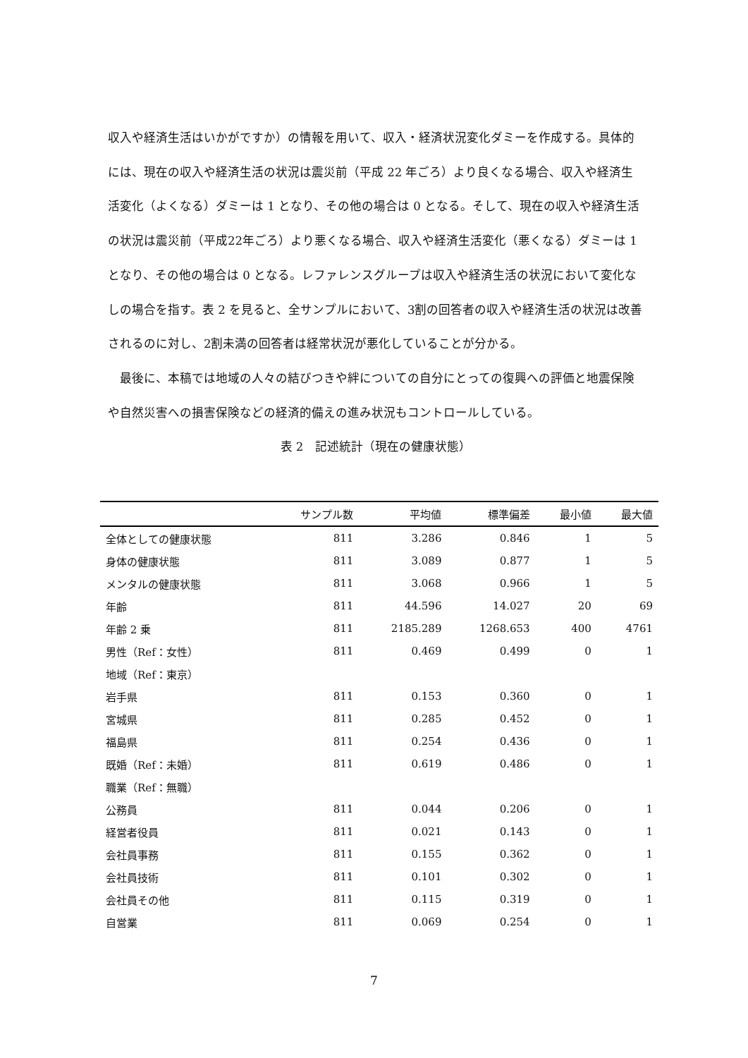収入や経済生活はいかがですか）の情報を用いて、収入・経済状況変化ダミーを作成する。具体的には、現在の収入や経済生活の状況は震災前（平成 22 年ごろ）より良くなる場合、収入や経済生活変化（よくなる）ダミーは 1 となり、その他の場合は 0 となる。そして、現在の収入や経済生活の状況は震災前（平成22年ごろ）より悪くなる場合、収入や経済生活変化（悪くなる）ダミーは 1 となり、その他の場合は 0 となる。レファレンスグループは収入や経済生活の状況において変化なしの場合を指す。表 2 を見ると、全サンプルにおいて、3割の回答者の収入や経済生活の状況は改善されるのに対し、2割未満の回答者は経常状況が悪化していることが分かる。
　最後に、本稿では地域の人々の結びつきや絆についての自分にとっての復興への評価と地震保険や自然災害への損害保険などの経済的備えの進み状況もコントロールしている。
表 2　記述統計（現在の健康状態）
| | サンプル数 | 平均値 | 標準偏差 | 最小値 | 最大値 |
| --- | --- | --- | --- | --- | --- |
| 全体としての健康状態 | 811 | 3.286 | 0.846 | 1 | 5 |
| 身体の健康状態 | 811 | 3.089 | 0.877 | 1 | 5 |
| メンタルの健康状態 | 811 | 3.068 | 0.966 | 1 | 5 |
| 年齢 | 811 | 44.596 | 14.027 | 20 | 69 |
| 年齢 2 乗 | 811 | 2185.289 | 1268.653 | 400 | 4761 |
| 男性（Ref：女性） | 811 | 0.469 | 0.499 | 0 | 1 |
| 地域（Ref：東京） | | | | | |
| 岩手県 | 811 | 0.153 | 0.360 | 0 | 1 |
| 宮城県 | 811 | 0.285 | 0.452 | 0 | 1 |
| 福島県 | 811 | 0.254 | 0.436 | 0 | 1 |
| 既婚（Ref：未婚） | 811 | 0.619 | 0.486 | 0 | 1 |
| 職業（Ref：無職） | | | | | |
| 公務員 | 811 | 0.044 | 0.206 | 0 | 1 |
| 経営者役員 | 811 | 0.021 | 0.143 | 0 | 1 |
| 会社員事務 | 811 | 0.155 | 0.362 | 0 | 1 |
| 会社員技術 | 811 | 0.101 | 0.302 | 0 | 1 |
| 会社員その他 | 811 | 0.115 | 0.319 | 0 | 1 |
| 自営業 | 811 | 0.069 | 0.254 | 0 | 1 |
7